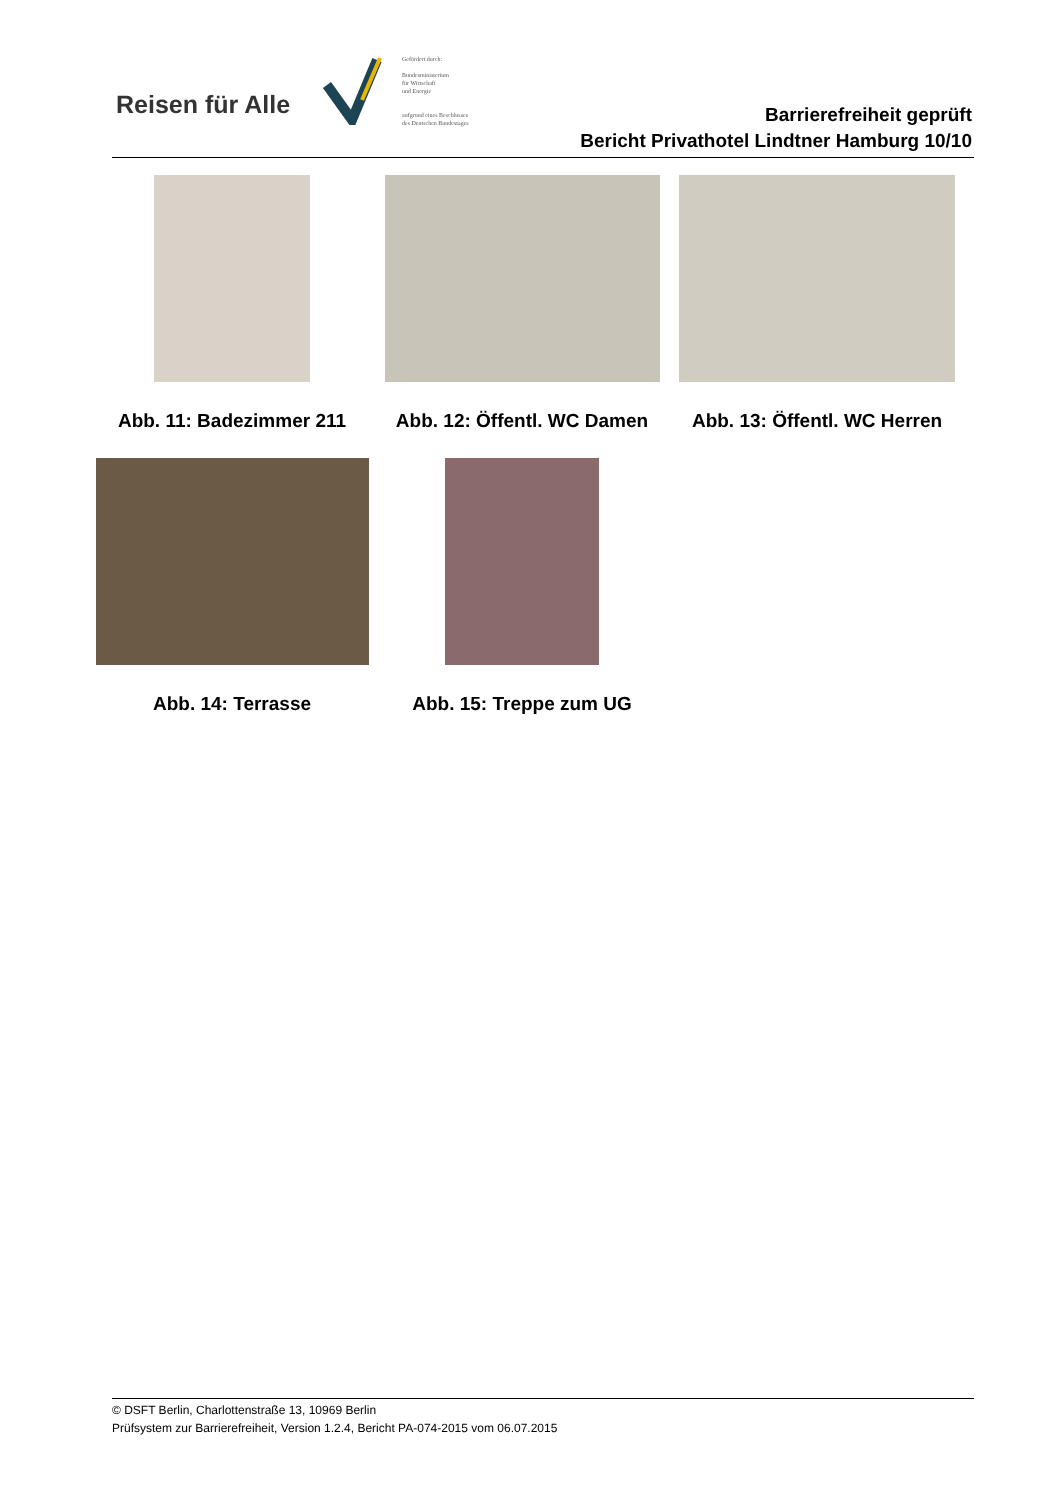Reisen für Alle
Gefördert durch:
Bundesministerium
für Wirtschaft
und Energie
aufgrund eines Beschlusses
des Deutschen Bundestages
Barrierefreiheit geprüft
Bericht Privathotel Lindtner Hamburg 10/10
Abb. 11: Badezimmer 211 Abb. 12: Öffentl. WC Damen Abb. 13: Öffentl. WC Herren
Abb. 14: Terrasse Abb. 15: Treppe zum UG
© DSFT Berlin, Charlottenstraße 13, 10969 Berlin
Prüfsystem zur Barrierefreiheit, Version 1.2.4, Bericht PA-074-2015 vom 06.07.2015